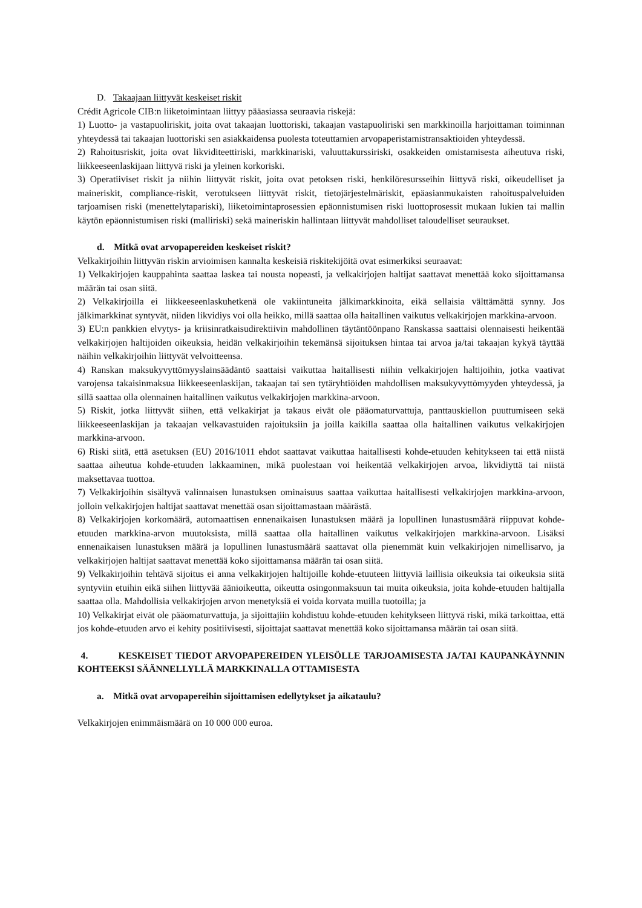D. Takaajaan liittyvät keskeiset riskit
Crédit Agricole CIB:n liiketoimintaan liittyy pääasiassa seuraavia riskejä:
1) Luotto- ja vastapuoliriskit, joita ovat takaajan luottoriski, takaajan vastapuoliriski sen markkinoilla harjoittaman toiminnan yhteydessä tai takaajan luottoriski sen asiakkaidensa puolesta toteuttamien arvopaperistamistransaktioiden yhteydessä.
2) Rahoitusriskit, joita ovat likviditeettiriski, markkinariski, valuuttakurssiriski, osakkeiden omistamisesta aiheutuva riski, liikkeeseenlaskijaan liittyvä riski ja yleinen korkoriski.
3) Operatiiviset riskit ja niihin liittyvät riskit, joita ovat petoksen riski, henkilöresursseihin liittyvä riski, oikeudelliset ja maineriskit, compliance-riskit, verotukseen liittyvät riskit, tietojärjestelmäriskit, epäasianmukaisten rahoituspalveluiden tarjoamisen riski (menettelytapariski), liiketoimintaprosessien epäonnistumisen riski luottoprosessit mukaan lukien tai mallin käytön epäonnistumisen riski (malliriski) sekä maineriskin hallintaan liittyvät mahdolliset taloudelliset seuraukset.
d. Mitkä ovat arvopapereiden keskeiset riskit?
Velkakirjoihin liittyvän riskin arvioimisen kannalta keskeisiä riskitekijöitä ovat esimerkiksi seuraavat:
1) Velkakirjojen kauppahinta saattaa laskea tai nousta nopeasti, ja velkakirjojen haltijat saattavat menettää koko sijoittamansa määrän tai osan siitä.
2) Velkakirjoilla ei liikkeeseenlaskuhetkenä ole vakiintuneita jälkimarkkinoita, eikä sellaisia välttämättä synny. Jos jälkimarkkinat syntyvät, niiden likvidiys voi olla heikko, millä saattaa olla haitallinen vaikutus velkakirjojen markkina-arvoon.
3) EU:n pankkien elvytys- ja kriisinratkaisudirektiivin mahdollinen täytäntöönpano Ranskassa saattaisi olennaisesti heikentää velkakirjojen haltijoiden oikeuksia, heidän velkakirjoihin tekemänsä sijoituksen hintaa tai arvoa ja/tai takaajan kykyä täyttää näihin velkakirjoihin liittyvät velvoitteensa.
4) Ranskan maksukyvyttömyyslainsäädäntö saattaisi vaikuttaa haitallisesti niihin velkakirjojen haltijoihin, jotka vaativat varojensa takaisinmaksua liikkeeseenlaskijan, takaajan tai sen tytäryhtiöiden mahdollisen maksukyvyttömyyden yhteydessä, ja sillä saattaa olla olennainen haitallinen vaikutus velkakirjojen markkina-arvoon.
5) Riskit, jotka liittyvät siihen, että velkakirjat ja takaus eivät ole pääomaturvattuja, panttauskiellon puuttumiseen sekä liikkeeseenlaskijan ja takaajan velkavastuiden rajoituksiin ja joilla kaikilla saattaa olla haitallinen vaikutus velkakirjojen markkina-arvoon.
6) Riski siitä, että asetuksen (EU) 2016/1011 ehdot saattavat vaikuttaa haitallisesti kohde-etuuden kehitykseen tai että niistä saattaa aiheutua kohde-etuuden lakkaaminen, mikä puolestaan voi heikentää velkakirjojen arvoa, likvidiyttä tai niistä maksettavaa tuottoa.
7) Velkakirjoihin sisältyvä valinnaisen lunastuksen ominaisuus saattaa vaikuttaa haitallisesti velkakirjojen markkina-arvoon, jolloin velkakirjojen haltijat saattavat menettää osan sijoittamastaan määrästä.
8) Velkakirjojen korkomäärä, automaattisen ennenaikaisen lunastuksen määrä ja lopullinen lunastusmäärä riippuvat kohde-etuuden markkina-arvon muutoksista, millä saattaa olla haitallinen vaikutus velkakirjojen markkina-arvoon. Lisäksi ennenaikaisen lunastuksen määrä ja lopullinen lunastusmäärä saattavat olla pienemmät kuin velkakirjojen nimellisarvo, ja velkakirjojen haltijat saattavat menettää koko sijoittamansa määrän tai osan siitä.
9) Velkakirjoihin tehtävä sijoitus ei anna velkakirjojen haltijoille kohde-etuuteen liittyviä laillisia oikeuksia tai oikeuksia siitä syntyviin etuihin eikä siihen liittyvää äänioikeutta, oikeutta osingonmaksuun tai muita oikeuksia, joita kohde-etuuden haltijalla saattaa olla. Mahdollisia velkakirjojen arvon menetyksiä ei voida korvata muilla tuotoilla; ja
10) Velkakirjat eivät ole pääomaturvattuja, ja sijoittajiin kohdistuu kohde-etuuden kehitykseen liittyvä riski, mikä tarkoittaa, että jos kohde-etuuden arvo ei kehity positiivisesti, sijoittajat saattavat menettää koko sijoittamansa määrän tai osan siitä.
4. KESKEISET TIEDOT ARVOPAPEREIDEN YLEISÖLLE TARJOAMISESTA JA/TAI KAUPANKÄYNNIN KOHTEEKSI SÄÄNNELLYLLÄ MARKKINALLA OTTAMISESTA
a. Mitkä ovat arvopapereihin sijoittamisen edellytykset ja aikataulu?
Velkakirjojen enimmäismäärä on 10 000 000 euroa.